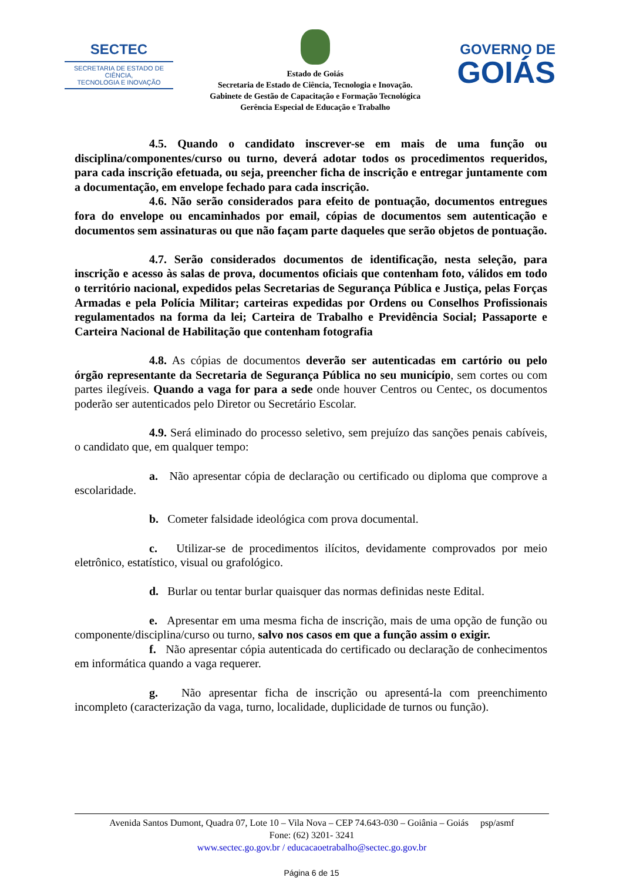SECTEC
SECRETARIA DE ESTADO DE CIÊNCIA,
TECNOLOGIA E INOVAÇÃO
Estado de Goiás
Secretaria de Estado de Ciência, Tecnologia e Inovação.
Gabinete de Gestão de Capacitação e Formação Tecnológica
Gerência Especial de Educação e Trabalho
GOVERNO DE
GOIÁS
4.5. Quando o candidato inscrever-se em mais de uma função ou disciplina/componentes/curso ou turno, deverá adotar todos os procedimentos requeridos, para cada inscrição efetuada, ou seja, preencher ficha de inscrição e entregar juntamente com a documentação, em envelope fechado para cada inscrição.
4.6. Não serão considerados para efeito de pontuação, documentos entregues fora do envelope ou encaminhados por email, cópias de documentos sem autenticação e documentos sem assinaturas ou que não façam parte daqueles que serão objetos de pontuação.
4.7. Serão considerados documentos de identificação, nesta seleção, para inscrição e acesso às salas de prova, documentos oficiais que contenham foto, válidos em todo o território nacional, expedidos pelas Secretarias de Segurança Pública e Justiça, pelas Forças Armadas e pela Polícia Militar; carteiras expedidas por Ordens ou Conselhos Profissionais regulamentados na forma da lei; Carteira de Trabalho e Previdência Social; Passaporte e Carteira Nacional de Habilitação que contenham fotografia
4.8. As cópias de documentos deverão ser autenticadas em cartório ou pelo órgão representante da Secretaria de Segurança Pública no seu município, sem cortes ou com partes ilegíveis. Quando a vaga for para a sede onde houver Centros ou Centec, os documentos poderão ser autenticados pelo Diretor ou Secretário Escolar.
4.9. Será eliminado do processo seletivo, sem prejuízo das sanções penais cabíveis, o candidato que, em qualquer tempo:
a. Não apresentar cópia de declaração ou certificado ou diploma que comprove a escolaridade.
b. Cometer falsidade ideológica com prova documental.
c. Utilizar-se de procedimentos ilícitos, devidamente comprovados por meio eletrônico, estatístico, visual ou grafológico.
d. Burlar ou tentar burlar quaisquer das normas definidas neste Edital.
e. Apresentar em uma mesma ficha de inscrição, mais de uma opção de função ou componente/disciplina/curso ou turno, salvo nos casos em que a função assim o exigir.
f. Não apresentar cópia autenticada do certificado ou declaração de conhecimentos em informática quando a vaga requerer.
g. Não apresentar ficha de inscrição ou apresentá-la com preenchimento incompleto (caracterização da vaga, turno, localidade, duplicidade de turnos ou função).
Avenida Santos Dumont, Quadra 07, Lote 10 – Vila Nova – CEP 74.643-030 – Goiânia – Goiás psp/asmf
Fone: (62) 3201- 3241
www.sectec.go.gov.br / educacaoetrabalho@sectec.go.gov.br
Página 6 de 15